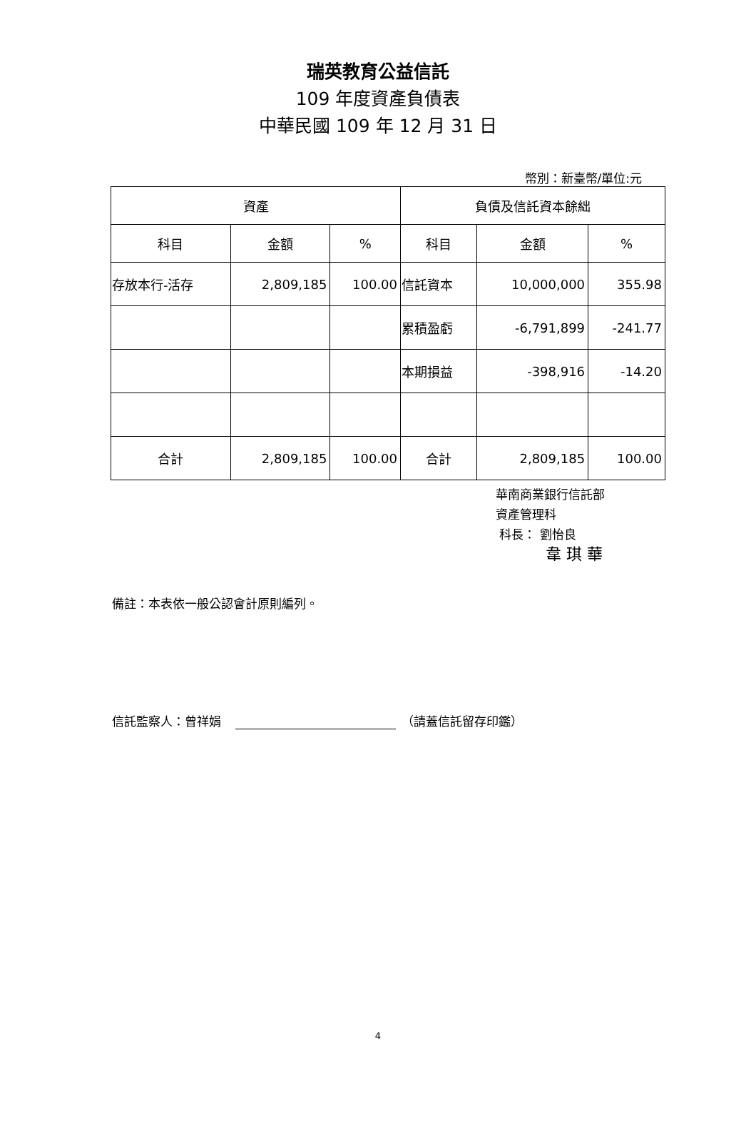瑞英教育公益信託
109 年度資產負債表
中華民國 109 年 12 月 31 日
幣別：新臺幣/單位:元
| 資產 | | | 負債及信託資本餘絀 | | |
| --- | --- | --- | --- | --- | --- |
| 科目 | 金額 | % | 科目 | 金額 | % |
| 存放本行-活存 | 2,809,185 | 100.00 | 信託資本 | 10,000,000 | 355.98 |
| | | | 累積盈虧 | -6,791,899 | -241.77 |
| | | | 本期損益 | -398,916 | -14.20 |
| 合計 | 2,809,185 | 100.00 | 合計 | 2,809,185 | 100.00 |
華南商業銀行信託部
資產管理科
科長： 劉怡良
韋 琪 華
備註：本表依一般公認會計原則編列。
信託監察人：曾祥娟 （請蓋信託留存印鑑）
4